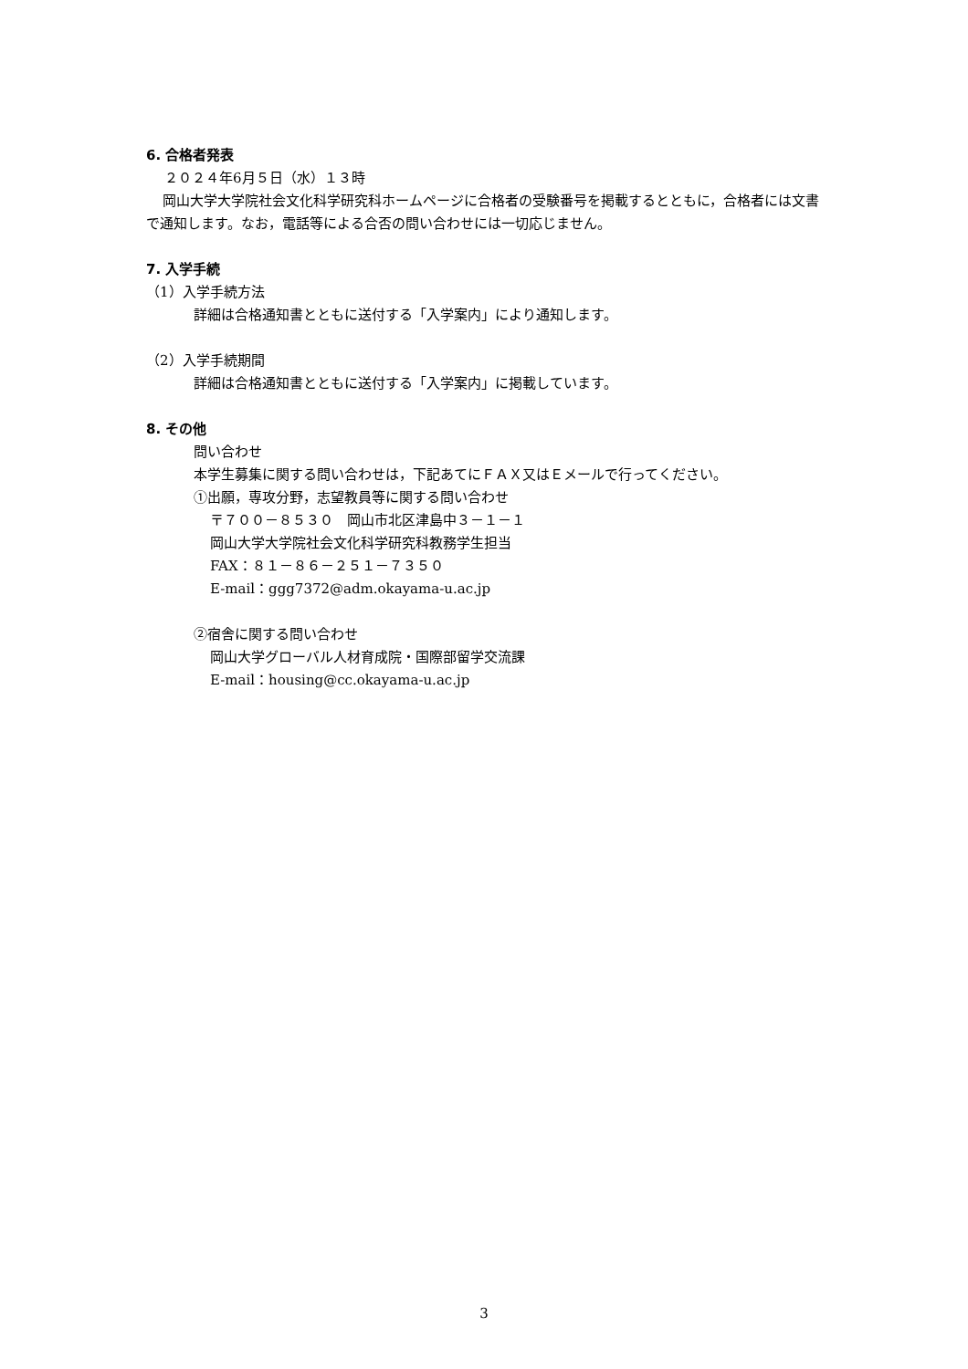6. 合格者発表
２０２４年6月５日（水）１３時
岡山大学大学院社会文化科学研究科ホームページに合格者の受験番号を掲載するとともに，合格者には文書で通知します。なお，電話等による合否の問い合わせには一切応じません。
7. 入学手続
（1）入学手続方法
詳細は合格通知書とともに送付する「入学案内」により通知します。
（2）入学手続期間
詳細は合格通知書とともに送付する「入学案内」に掲載しています。
8. その他
問い合わせ
本学生募集に関する問い合わせは，下記あてにＦＡＸ又はＥメールで行ってください。
①出願，専攻分野，志望教員等に関する問い合わせ
〒７００－８５３０　岡山市北区津島中３－１－１
岡山大学大学院社会文化科学研究科教務学生担当
FAX：８１－８６－２５１－７３５０
E-mail：ggg7372@adm.okayama-u.ac.jp
②宿舎に関する問い合わせ
岡山大学グローバル人材育成院・国際部留学交流課
E-mail：housing@cc.okayama-u.ac.jp
3